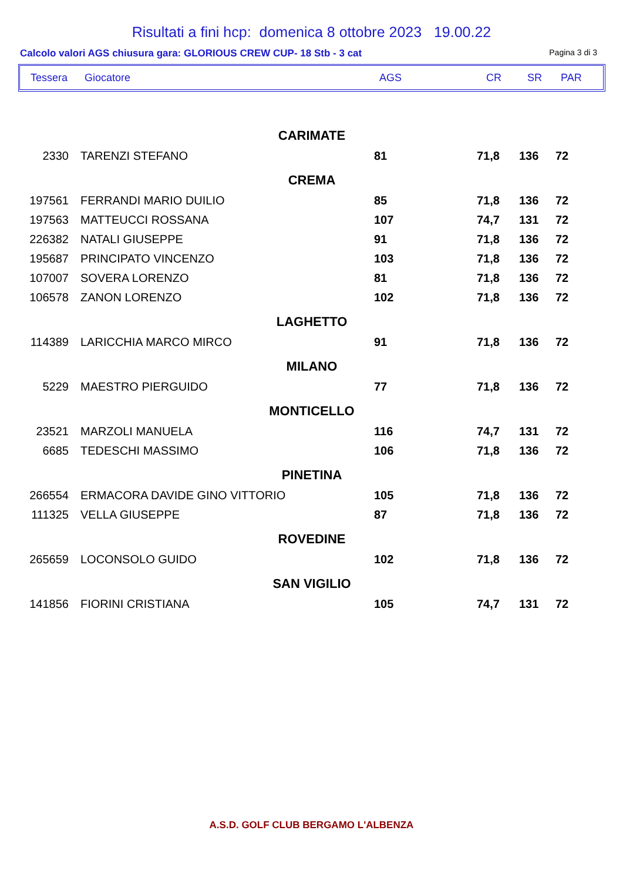Risultati a fini hcp: domenica 8 ottobre 2023 19.00.22
Calcolo valori AGS chiusura gara: GLORIOUS CREW CUP- 18 Stb - 3 cat Pagina 3 di 3
| Tessera | Giocatore | AGS | CR | SR | PAR |
| CARIMATE | | | | | |
| 2330 | TARENZI STEFANO | 81 | 71,8 | 136 | 72 |
| CREMA | | | | | |
| 197561 | FERRANDI MARIO DUILIO | 85 | 71,8 | 136 | 72 |
| 197563 | MATTEUCCI ROSSANA | 107 | 74,7 | 131 | 72 |
| 226382 | NATALI GIUSEPPE | 91 | 71,8 | 136 | 72 |
| 195687 | PRINCIPATO VINCENZO | 103 | 71,8 | 136 | 72 |
| 107007 | SOVERA LORENZO | 81 | 71,8 | 136 | 72 |
| 106578 | ZANON LORENZO | 102 | 71,8 | 136 | 72 |
| LAGHETTO | | | | | |
| 114389 | LARICCHIA MARCO MIRCO | 91 | 71,8 | 136 | 72 |
| MILANO | | | | | |
| 5229 | MAESTRO PIERGUIDO | 77 | 71,8 | 136 | 72 |
| MONTICELLO | | | | | |
| 23521 | MARZOLI MANUELA | 116 | 74,7 | 131 | 72 |
| 6685 | TEDESCHI MASSIMO | 106 | 71,8 | 136 | 72 |
| PINETINA | | | | | |
| 266554 | ERMACORA DAVIDE GINO VITTORIO | 105 | 71,8 | 136 | 72 |
| 111325 | VELLA GIUSEPPE | 87 | 71,8 | 136 | 72 |
| ROVEDINE | | | | | |
| 265659 | LOCONSOLO GUIDO | 102 | 71,8 | 136 | 72 |
| SAN VIGILIO | | | | | |
| 141856 | FIORINI CRISTIANA | 105 | 74,7 | 131 | 72 |
A.S.D. GOLF CLUB BERGAMO L'ALBENZA